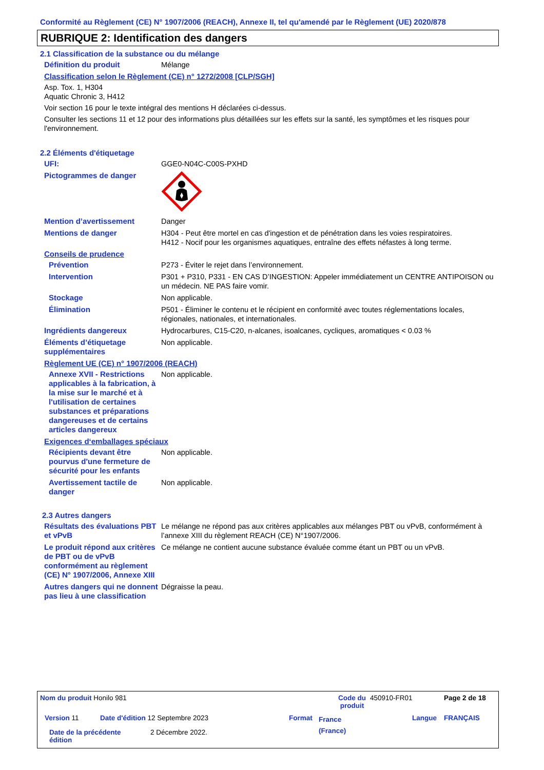Conformité au Règlement (CE) N° 1907/2006 (REACH), Annexe II, tel qu'amendé par le Règlement (UE) 2020/878
RUBRIQUE 2: Identification des dangers
2.1 Classification de la substance ou du mélange
Définition du produit Mélange
Classification selon le Règlement (CE) n° 1272/2008 [CLP/SGH]
Asp. Tox. 1, H304
Aquatic Chronic 3, H412
Voir section 16 pour le texte intégral des mentions H déclarées ci-dessus.
Consulter les sections 11 et 12 pour des informations plus détaillées sur les effets sur la santé, les symptômes et les risques pour l'environnement.
2.2 Éléments d'étiquetage
UFI: GGE0-N04C-C00S-PXHD
Pictogrammes de danger
Mention d’avertissement Danger
Mentions de danger H304 - Peut être mortel en cas d'ingestion et de pénétration dans les voies respiratoires.
H412 - Nocif pour les organismes aquatiques, entraîne des effets néfastes à long terme.
Conseils de prudence
Prévention P273 - Éviter le rejet dans l’environnement.
Intervention P301 + P310, P331 - EN CAS D’INGESTION: Appeler immédiatement un CENTRE ANTIPOISON ou un médecin. NE PAS faire vomir.
Stockage Non applicable.
Élimination P501 - Éliminer le contenu et le récipient en conformité avec toutes réglementations locales, régionales, nationales, et internationales.
Ingrédients dangereux Hydrocarbures, C15-C20, n-alcanes, isoalcanes, cycliques, aromatiques < 0.03 %
Éléments d’étiquetage supplémentaires
Non applicable.
Règlement UE (CE) n° 1907/2006 (REACH)
Annexe XVII - Restrictions applicables à la fabrication, à la mise sur le marché et à l'utilisation de certaines substances et préparations dangereuses et de certains articles dangereux
Non applicable.
Exigences d‘emballages spéciaux
Récipients devant être pourvus d'une fermeture de sécurité pour les enfants
Non applicable.
Avertissement tactile de danger
Non applicable.
2.3 Autres dangers
Résultats des évaluations PBT et vPvB
Le mélange ne répond pas aux critères applicables aux mélanges PBT ou vPvB, conformément à l’annexe XIII du règlement REACH (CE) N°1907/2006.
Le produit répond aux critères de PBT ou de vPvB conformément au règlement (CE) N° 1907/2006, Annexe XIII
Ce mélange ne contient aucune substance évaluée comme étant un PBT ou un vPvB.
Autres dangers qui ne donnent pas lieu à une classification
Dégraisse la peau.
Nom du produit Honilo 981
Code du produit
450910-FR01 Page 2 de 18
Version 11
Date d'édition 12 Septembre 2023
Format
France (France)
Langue FRANÇAIS
Date de la précédente édition
2 Décembre 2022.